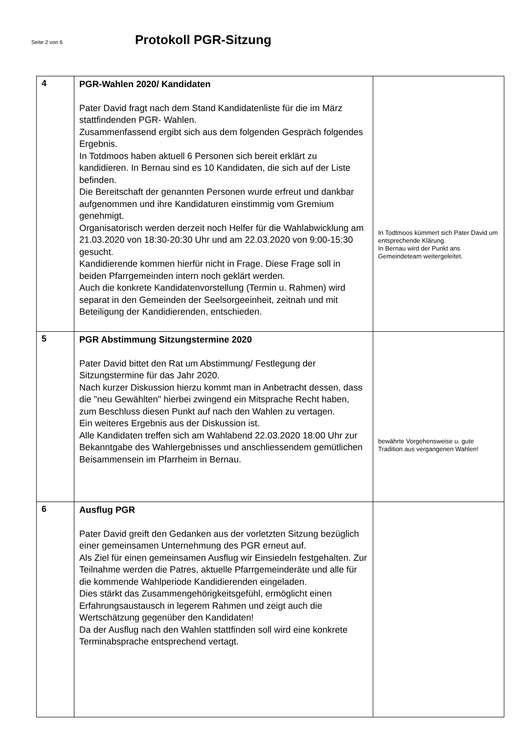Seite 2 von 6
Protokoll PGR-Sitzung
| 4 | PGR-Wahlen 2020/ Kandidaten Pater David fragt nach dem Stand Kandidatenliste für die im März stattfindenden PGR- Wahlen. Zusammenfassend ergibt sich aus dem folgenden Gespräch folgendes Ergebnis. In Totdmoos haben aktuell 6 Personen sich bereit erklärt zu kandidieren. In Bernau sind es 10 Kandidaten, die sich auf der Liste befinden. Die Bereitschaft der genannten Personen wurde erfreut und dankbar aufgenommen und ihre Kandidaturen einstimmig vom Gremium genehmigt. Organisatorisch werden derzeit noch Helfer für die Wahlabwicklung am 21.03.2020 von 18:30-20:30 Uhr und am 22.03.2020 von 9:00-15:30 gesucht. Kandidierende kommen hierfür nicht in Frage. Diese Frage soll in beiden Pfarrgemeinden intern noch geklärt werden. Auch die konkrete Kandidatenvorstellung (Termin u. Rahmen) wird separat in den Gemeinden der Seelsorgeeinheit, zeitnah und mit Beteiligung der Kandidierenden, entschieden. | In Todtmoos kümmert sich Pater David um entsprechende Klärung. In Bernau wird der Punkt ans Gemeindeteam weitergeleitet. |
| 5 | PGR Abstimmung Sitzungstermine 2020 Pater David bittet den Rat um Abstimmung/ Festlegung der Sitzungstermine für das Jahr 2020. Nach kurzer Diskussion hierzu kommt man in Anbetracht dessen, dass die "neu Gewählten" hierbei zwingend ein Mitsprache Recht haben, zum Beschluss diesen Punkt auf nach den Wahlen zu vertagen. Ein weiteres Ergebnis aus der Diskussion ist. Alle Kandidaten treffen sich am Wahlabend 22.03.2020 18:00 Uhr zur Bekanntgabe des Wahlergebnisses und anschliessendem gemütlichen Beisammensein im Pfarrheim in Bernau. | bewährte Vorgehensweise u. gute Tradition aus vergangenen Wahlen! |
| 6 | Ausflug PGR Pater David greift den Gedanken aus der vorletzten Sitzung bezüglich einer gemeinsamen Unternehmung des PGR erneut auf. Als Ziel für einen gemeinsamen Ausflug wir Einsiedeln festgehalten. Zur Teilnahme werden die Patres, aktuelle Pfarrgemeinderäte und alle für die kommende Wahlperiode Kandidierenden eingeladen. Dies stärkt das Zusammengehörigkeitsgefühl, ermöglicht einen Erfahrungsaustausch in legerem Rahmen und zeigt auch die Wertschätzung gegenüber den Kandidaten! Da der Ausflug nach den Wahlen stattfinden soll wird eine konkrete Terminabsprache entsprechend vertagt. | |